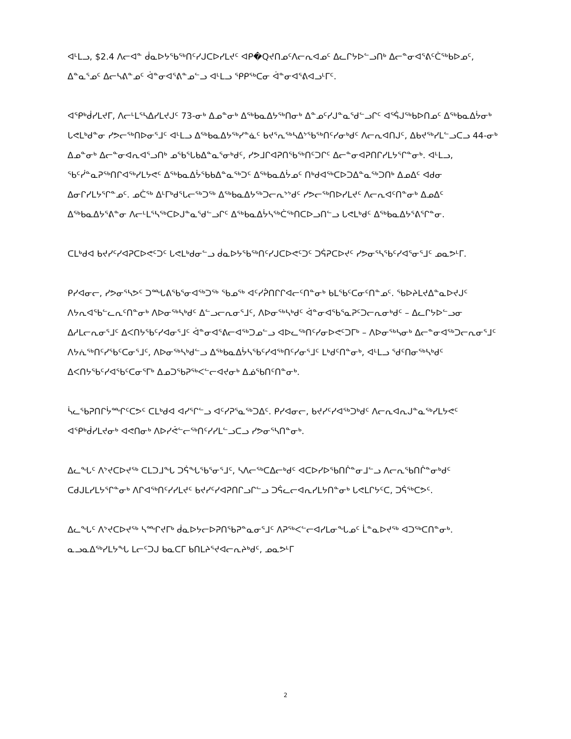ᐊᒻᒪᓗ, $2.4 ᐱᓕᐊᓐ ᑰᓇᐅᔭᖃᖅᑎᑦᓯᒍᑕᐅᓯᒪᔪᑦ ᐊᑭ�Qᔪᑎᓄᑦᐱᓕᕆᐊᓄᑦ ᐃᓚᒋᔭᐅᓪᓗᑎᒃ ᐃᓕᓐᓂᐊᕐᕕᑦᑖᖅᑲᐅᓄᑦ, ᐃᓐᓇᕐᓄᑦ ᐃᓕᓴᕕᓐᓄᑦ ᐋᓐᓂᐊᕐᕕᓐᓄᓪᓗ ᐊᒻᒪᓗ ᕿᑭᖅᑕᓂ ᐋᓐᓂᐊᕐᕕᐊᓗᒻᒥᑦ.
ᐊᕿᒃᑰᓯᒪᔪᒥ, ᐱᓕᒻᒪᕐᓴᐃᓯᒪᔪᒍᑦ 73-ᓂᒃ ᐃᓄᓐᓂᒃ ᐃᖅᑲᓇᐃᔭᖅᑎᓂᒃ ᐃᓐᓄᑦᓯᒍᓐᓇᖁᓪᓗᒋᑦ ᐊᕐᕌᒍᖅᑲᐅᑎᓄᑦ ᐃᖅᑲᓇᐃᔮᓂᒃ ᒐᕙᒪᒃᑯᓐᓂ ᓯᕗᓕᖅᑎᐅᓂᕐᒧᑦ ᐊᒻᒪᓗ ᐃᖅᑲᓇᐃᔭᖅᓯᓐᓈᑦ ᑲᔪᕐᕆᖅᓴᐃᔾᖃᖅᑎᑦᓯᓂᒃᑯᑦ ᐱᓕᕆᐊᑎᒍᑦ, ᐃᑲᔪᖅᓯᒪᓪᓗᑕᓗ 44-ᓂᒃ ᐃᓄᓐᓂᒃ ᐃᓕᓐᓂᐊᕆᐊᕐᓗᑎᒃ ᓄᖃᕐᒐᑲᐃᓐᓇᕐᓂᒃᑯᑦ, ᓯᕗᒧᒋᐊᕈᑎᖃᖅᑎᑦᑐᒋᑦ ᐃᓕᓐᓂᐊᕈᑎᒋᓯᒪᔭᕐᒋᓐᓂᒃ. ᐊᒻᒪᓗ, ᖃᑦᓰᓐᓇᕈᖅᑎᒋᐊᖅᓯᒪᔭᕙᑦ ᐃᖅᑲᓇᐃᔮᖃᑲᐃᓐᓇᖅᑐᑦ ᐃᖅᑲᓇᐃᔮᓄᑦ ᑎᒃᑯᐊᖅᑕᐅᑐᐃᓐᓇᖅᑐᑎᒃ ᐃᓄᐃᑦ ᐊᑯᓂ ᐃᓂᒋᓯᒪᔭᕐᒋᓐᓄᑦ. ᓄᑖᖅ ᐃᒻᒥᒃᑯᕐᒐᓕᖅᑐᖅ ᐃᖅᑲᓇᐃᔭᖅᑐᓕᕆᔾᔾᑯᑦ ᓯᕗᓕᖅᑎᐅᓯᒪᔪᑦ ᐱᓕᕆᐊᑦᑎᓐᓂᒃ ᐃᓄᐃᑦ ᐃᖅᑲᓇᐃᔭᕐᕕᓐᓂ ᐱᓕᒻᒪᕐᓴᖅᑕᐅᒍᓐᓇᖁᓪᓗᒋᑦ ᐃᖅᑲᓇᐃᔮᓴᖅᑖᖅᑎᑕᐅᓗᑎᓪᓗ ᒐᕙᒪᒃᑯᑦ ᐃᖅᑲᓇᐃᔭᕐᕕᕐᒋᓐᓂ.
ᑕᒪᒃᑯᐊ ᑲᔪᓯᑦᓯᐊᕈᑕᐅᕙᑦᑐᑦ ᒐᕙᒪᒃᑯᓂᓪᓗ ᑰᓇᐅᔭᖃᖅᑎᑦᓯᒍᑕᐅᕙᑦᑐᑦ ᑐᕌᕈᑕᐅᔪᑦ ᓯᕗᓂᕐᓴᖃᑦᓯᐊᕐᓂᕐᒧᑦ ᓄᓇᕗᒻᒥ.
ᑭᓯᐊᓂᓕ, ᓯᕗᓂᕐᓴᕗᑦ ᑐᙵᕕᖃᕐᓂᐊᖅᑐᖅ ᖃᓄᖅ ᐊᑦᓯᕉᑎᒋᒋᐊᓕᑦᑎᓐᓂᒃ ᑲᒪᖃᑦᑕᓂᑦᑎᓐᓄᑦ. ᖃᐅᔨᒪᔪᐃᓐᓇᐅᔪᒍᑦ ᐱᔭᕆᐊᖃᓪᓚᕆᑦᑎᓐᓂᒃ ᐱᐅᓂᖅᓴᒃᑯᑦ ᐃᓪᓗᓕᕆᓂᕐᒧᑦ, ᐱᐅᓂᖅᓴᒃᑯᑦ ᐋᓐᓂᐊᖃᕐᓇᕈᑦᑐᓕᕆᓂᒃᑯᑦ – ᐃᓚᒋᔭᐅᓪᓗᓂ ᐃᓱᒪᓕᕆᓂᕐᒧᑦ ᐃᐸᑎᔭᖃᑦᓯᐊᓂᕐᒧᑦ ᐋᓐᓂᐊᕐᕕᓕᐊᖅᑐᓄᓪᓗ ᐊᐅᓚᖅᑎᑦᓯᓂᐅᕙᑦᑐᒥᒃ – ᐱᐅᓂᖅᓴᓂᒃ ᐃᓕᓐᓂᐊᖅᑐᓕᕆᓂᕐᒧᑦ ᐱᔭᕇᖅᑎᑦᓯᖃᑦᑕᓂᕐᒧᑦ, ᐱᐅᓂᖅᓴᒃᑯᓪᓗ ᐃᖅᑲᓇᐃᔮᓴᖃᑦᓯᐊᖅᑎᑦᓯᓂᕐᒧᑦ ᒪᒃᑯᑦᑎᓐᓂᒃ, ᐊᒻᒪᓗ ᖁᑦᑎᓂᖅᓴᒃᑯᑦ ᐃᐸᑎᔭᖃᑦᓯᐊᖃᑦᑕᓂᕐᒥᒃ ᐃᓄᑐᖃᕈᖅᐸᓪᓕᐊᔪᓂᒃ ᐃᓅᖃᑎᑦᑎᓐᓂᒃ.
ᓵᓚᖃᕈᑎᒋᔮᙱᑦᑕᕗᑦ ᑕᒪᒃᑯᐊ ᐊᓯᕐᒋᓪᓗ ᐊᑦᓯᕈᕐᓇᖅᑐᐃᑦ. ᑭᓯᐊᓂᓕ, ᑲᔪᓯᑦᓯᐊᖅᑐᒃᑯᑦ ᐱᓕᕆᐊᕆᒍᓐᓇᖅᓯᒪᔭᕙᑦ ᐊᕿᒃᑰᓯᒪᔪᓂᒃ ᐊᕙᑎᓂᒃ ᐱᐅᓯᕚᓪᓕᖅᑎᑦᓯᓯᒪᓪᓗᑕᓗ ᓯᕗᓂᕐᓴᑎᓐᓂᒃ.
ᐃᓚᖓᑦ ᐱᔾᔪᑕᐅᔪᖅ ᑕᒪᑐᒧᖓ ᑐᕌᖓᖃᕐᓂᕐᒧᑦ, ᓴᐱᓕᖅᑕᐃᓕᒃᑯᑦ ᐊᑕᐅᓯᐅᖃᑎᒌᓐᓂᒧᓪᓗ ᐱᓕᕆᖃᑎᒌᓐᓂᒃᑯᑦ ᑕᑯᒍᒪᓯᒪᔭᕐᒋᓐᓂᒃ ᐱᒋᐊᖅᑎᑦᓯᓯᒪᔪᑦ ᑲᔪᓯᑦᓯᐊᕈᑎᒋᓗᒋᓪᓗ ᑐᕌᓚᓕᐊᕆᓯᒪᔭᑎᓐᓂᒃ ᒐᕙᒪᒋᔭᑦᑕ, ᑐᕌᖅᑕᕗᑦ.
ᐃᓚᖓᑦ ᐱᔾᔪᑕᐅᔪᖅ ᓴᙱᔪᒥᒃ ᑰᓇᐅᔭᓕᐅᕈᑎᖃᕈᓐᓇᓂᕐᒧᑦ ᐱᕈᖅᐸᓪᓕᐊᓯᒪᓂᖓᓄᑦ ᒫᓐᓇᐅᔪᖅ ᐊᑐᖅᑕᑎᓐᓂᒃ. ᓇᓗᓇᐃᖅᓯᒪᔭᖓ ᒪᓕᑦᑐᒍ ᑲᓇᑕᒥ ᑲᑎᒪᔨᕐᔪᐊᓕᕆᔨᒃᑯᑦ, ᓄᓇᕗᒻᒥ
2